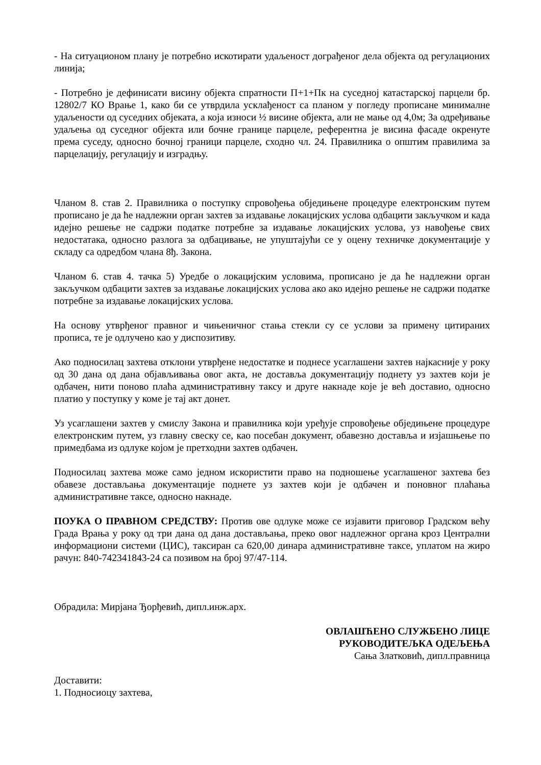- На ситуационом плану је потребно искотирати удаљеност дограђеног дела објекта од регулационих линија;
- Потребно је дефинисати висину објекта спратности П+1+Пк на суседној катастарској парцели бр. 12802/7 КО Врање 1, како би се утврдила усклађеност са планом у погледу прописане минималне удаљености од суседних објеката, а која износи ½ висине објекта, али не мање од 4,0м; За одређивање удаљења од суседног објекта или бочне границе парцеле, референтна је висина фасаде окренуте према суседу, односно бочној граници парцеле, сходно чл. 24. Правилника о општим правилима за парцелацију, регулацију и изградњу.
Чланом 8. став 2. Правилника о поступку спровођења обједињене процедуре електронским путем прописано је да ће надлежни орган захтев за издавање локацијских услова одбацити закључком и када идејно решење не садржи податке потребне за издавање локацијских услова, уз навођење свих недостатака, односно разлога за одбацивање, не упуштајући се у оцену техничке документације у складу са одредбом члана 8ђ. Закона.
Чланом 6. став 4. тачка 5) Уредбе о локацијским условима, прописано је да ће надлежни орган закључком одбацити захтев за издавање локацијских услова ако ако идејно решење не садржи податке потребне за издавање локацијских услова.
На основу утврђеног правног и чињеничног стања стекли су се услови за примену цитираних прописа, те је одлучено као у диспозитиву.
Ако подносилац захтева отклони утврђене недостатке и поднесе усаглашени захтев најкасније у року од 30 дана од дана објављивања овог акта, не доставља документацију поднету уз захтев који је одбачен, нити поново плаћа административну таксу и друге накнаде које је већ доставио, односно платио у поступку у коме је тај акт донет.
Уз усаглашени захтев у смислу Закона и правилника који уређује спровођење обједињене процедуре електронским путем, уз главну свеску се, као посебан документ, обавезно доставља и изјашњење по примедбама из одлуке којом је претходни захтев одбачен.
Подносилац захтева може само једном искористити право на подношење усаглашеног захтева без обавезе достављања документације поднете уз захтев који је одбачен и поновног плаћања административне таксе, односно накнаде.
ПОУКА О ПРАВНОМ СРЕДСТВУ: Против ове одлуке може се изјавити приговор Градском већу Града Врања у року од три дана од дана достављања, преко овог надлежног органа кроз Централни информациони системи (ЦИС), таксиран са 620,00 динара административне таксе, уплатом на жиро рачун: 840-742341843-24 са позивом на број 97/47-114.
Обрадила: Мирјана Ђорђевић, дипл.инж.арх.
ОВЛАШЋЕНО СЛУЖБЕНО ЛИЦЕ
РУКОВОДИТЕЉКА ОДЕЉЕЊА
Сања Златковић, дипл.правница
Доставити:
1. Подносиоцу захтева,